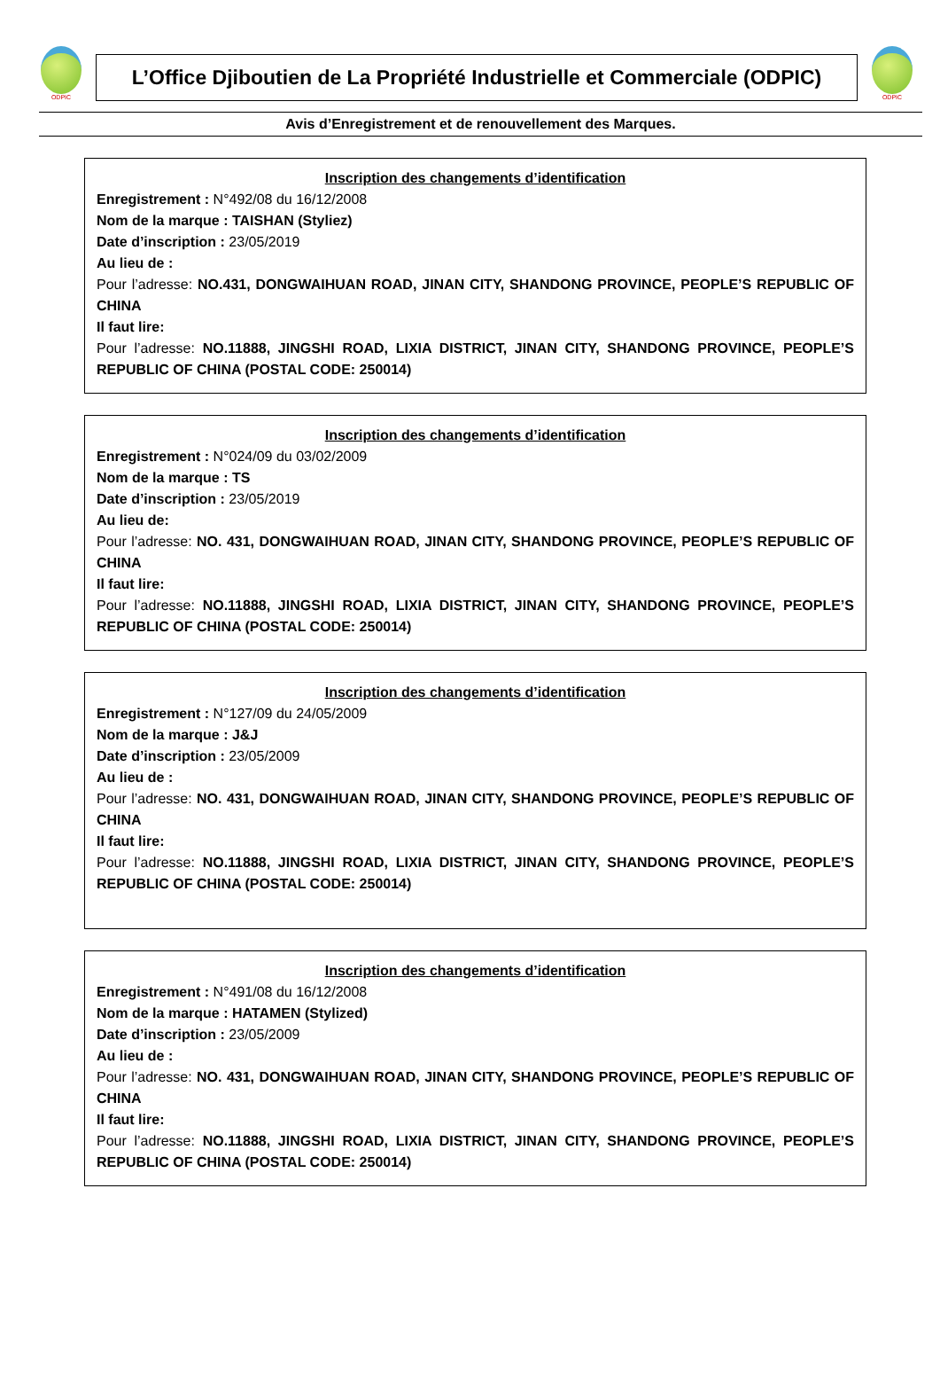ODPIC
L’Office Djiboutien de La Propriété Industrielle et Commerciale (ODPIC)
ODPIC
Avis d’Enregistrement et de renouvellement des Marques.
Inscription des changements d’identification
Enregistrement : N°492/08 du 16/12/2008
Nom de la marque : TAISHAN (Styliez)
Date d’inscription : 23/05/2019
Au lieu de :
Pour l’adresse: NO.431, DONGWAIHUAN ROAD, JINAN CITY, SHANDONG PROVINCE, PEOPLE’S REPUBLIC OF CHINA
Il faut lire:
Pour l’adresse: NO.11888, JINGSHI ROAD, LIXIA DISTRICT, JINAN CITY, SHANDONG PROVINCE, PEOPLE’S REPUBLIC OF CHINA (POSTAL CODE: 250014)
Inscription des changements d’identification
Enregistrement : N°024/09 du 03/02/2009
Nom de la marque : TS
Date d’inscription : 23/05/2019
Au lieu de:
Pour l’adresse: NO. 431, DONGWAIHUAN ROAD, JINAN CITY, SHANDONG PROVINCE, PEOPLE’S REPUBLIC OF CHINA
Il faut lire:
Pour l’adresse: NO.11888, JINGSHI ROAD, LIXIA DISTRICT, JINAN CITY, SHANDONG PROVINCE, PEOPLE’S REPUBLIC OF CHINA (POSTAL CODE: 250014)
Inscription des changements d’identification
Enregistrement : N°127/09 du 24/05/2009
Nom de la marque : J&J
Date d’inscription : 23/05/2009
Au lieu de :
Pour l’adresse: NO. 431, DONGWAIHUAN ROAD, JINAN CITY, SHANDONG PROVINCE, PEOPLE’S REPUBLIC OF CHINA
Il faut lire:
Pour l’adresse: NO.11888, JINGSHI ROAD, LIXIA DISTRICT, JINAN CITY, SHANDONG PROVINCE, PEOPLE’S REPUBLIC OF CHINA (POSTAL CODE: 250014)
Inscription des changements d’identification
Enregistrement : N°491/08 du 16/12/2008
Nom de la marque : HATAMEN (Stylized)
Date d’inscription : 23/05/2009
Au lieu de :
Pour l’adresse: NO. 431, DONGWAIHUAN ROAD, JINAN CITY, SHANDONG PROVINCE, PEOPLE’S REPUBLIC OF CHINA
Il faut lire:
Pour l’adresse: NO.11888, JINGSHI ROAD, LIXIA DISTRICT, JINAN CITY, SHANDONG PROVINCE, PEOPLE’S REPUBLIC OF CHINA (POSTAL CODE: 250014)